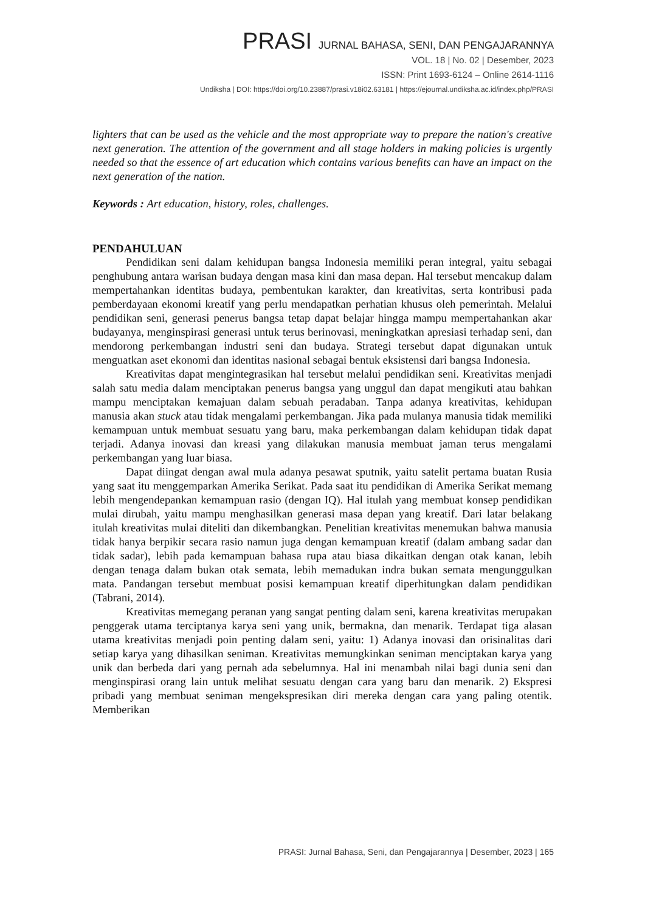PRASI JURNAL BAHASA, SENI, DAN PENGAJARANNYA
VOL. 18 | No. 02 | Desember, 2023
ISSN: Print 1693-6124 – Online 2614-1116
Undiksha | DOI: https://doi.org/10.23887/prasi.v18i02.63181 | https://ejournal.undiksha.ac.id/index.php/PRASI
lighters that can be used as the vehicle and the most appropriate way to prepare the nation's creative next generation. The attention of the government and all stage holders in making policies is urgently needed so that the essence of art education which contains various benefits can have an impact on the next generation of the nation.
Keywords : Art education, history, roles, challenges.
PENDAHULUAN
Pendidikan seni dalam kehidupan bangsa Indonesia memiliki peran integral, yaitu sebagai penghubung antara warisan budaya dengan masa kini dan masa depan. Hal tersebut mencakup dalam mempertahankan identitas budaya, pembentukan karakter, dan kreativitas, serta kontribusi pada pemberdayaan ekonomi kreatif yang perlu mendapatkan perhatian khusus oleh pemerintah. Melalui pendidikan seni, generasi penerus bangsa tetap dapat belajar hingga mampu mempertahankan akar budayanya, menginspirasi generasi untuk terus berinovasi, meningkatkan apresiasi terhadap seni, dan mendorong perkembangan industri seni dan budaya. Strategi tersebut dapat digunakan untuk menguatkan aset ekonomi dan identitas nasional sebagai bentuk eksistensi dari bangsa Indonesia.
Kreativitas dapat mengintegrasikan hal tersebut melalui pendidikan seni. Kreativitas menjadi salah satu media dalam menciptakan penerus bangsa yang unggul dan dapat mengikuti atau bahkan mampu menciptakan kemajuan dalam sebuah peradaban. Tanpa adanya kreativitas, kehidupan manusia akan stuck atau tidak mengalami perkembangan. Jika pada mulanya manusia tidak memiliki kemampuan untuk membuat sesuatu yang baru, maka perkembangan dalam kehidupan tidak dapat terjadi. Adanya inovasi dan kreasi yang dilakukan manusia membuat jaman terus mengalami perkembangan yang luar biasa.
Dapat diingat dengan awal mula adanya pesawat sputnik, yaitu satelit pertama buatan Rusia yang saat itu menggemparkan Amerika Serikat. Pada saat itu pendidikan di Amerika Serikat memang lebih mengendepankan kemampuan rasio (dengan IQ). Hal itulah yang membuat konsep pendidikan mulai dirubah, yaitu mampu menghasilkan generasi masa depan yang kreatif. Dari latar belakang itulah kreativitas mulai diteliti dan dikembangkan. Penelitian kreativitas menemukan bahwa manusia tidak hanya berpikir secara rasio namun juga dengan kemampuan kreatif (dalam ambang sadar dan tidak sadar), lebih pada kemampuan bahasa rupa atau biasa dikaitkan dengan otak kanan, lebih dengan tenaga dalam bukan otak semata, lebih memadukan indra bukan semata mengunggulkan mata. Pandangan tersebut membuat posisi kemampuan kreatif diperhitungkan dalam pendidikan (Tabrani, 2014).
Kreativitas memegang peranan yang sangat penting dalam seni, karena kreativitas merupakan penggerak utama terciptanya karya seni yang unik, bermakna, dan menarik. Terdapat tiga alasan utama kreativitas menjadi poin penting dalam seni, yaitu: 1) Adanya inovasi dan orisinalitas dari setiap karya yang dihasilkan seniman. Kreativitas memungkinkan seniman menciptakan karya yang unik dan berbeda dari yang pernah ada sebelumnya. Hal ini menambah nilai bagi dunia seni dan menginspirasi orang lain untuk melihat sesuatu dengan cara yang baru dan menarik. 2) Ekspresi pribadi yang membuat seniman mengekspresikan diri mereka dengan cara yang paling otentik. Memberikan
PRASI: Jurnal Bahasa, Seni, dan Pengajarannya | Desember, 2023 | 165